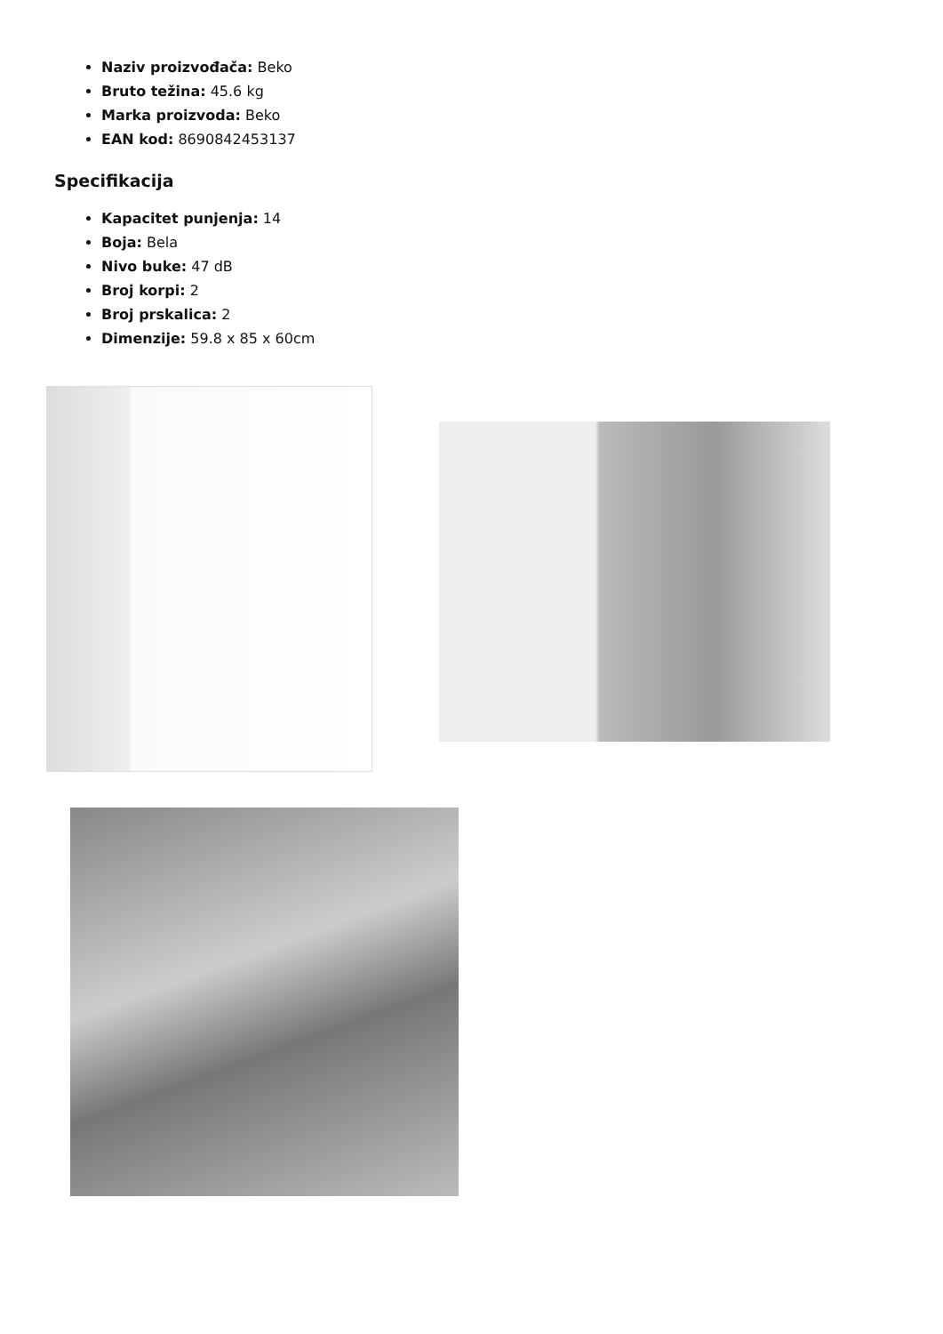Naziv proizvođača: Beko
Bruto težina: 45.6 kg
Marka proizvoda: Beko
EAN kod: 8690842453137
Specifikacija
Kapacitet punjenja: 14
Boja: Bela
Nivo buke: 47 dB
Broj korpi: 2
Broj prskalica: 2
Dimenzije: 59.8 x 85 x 60cm